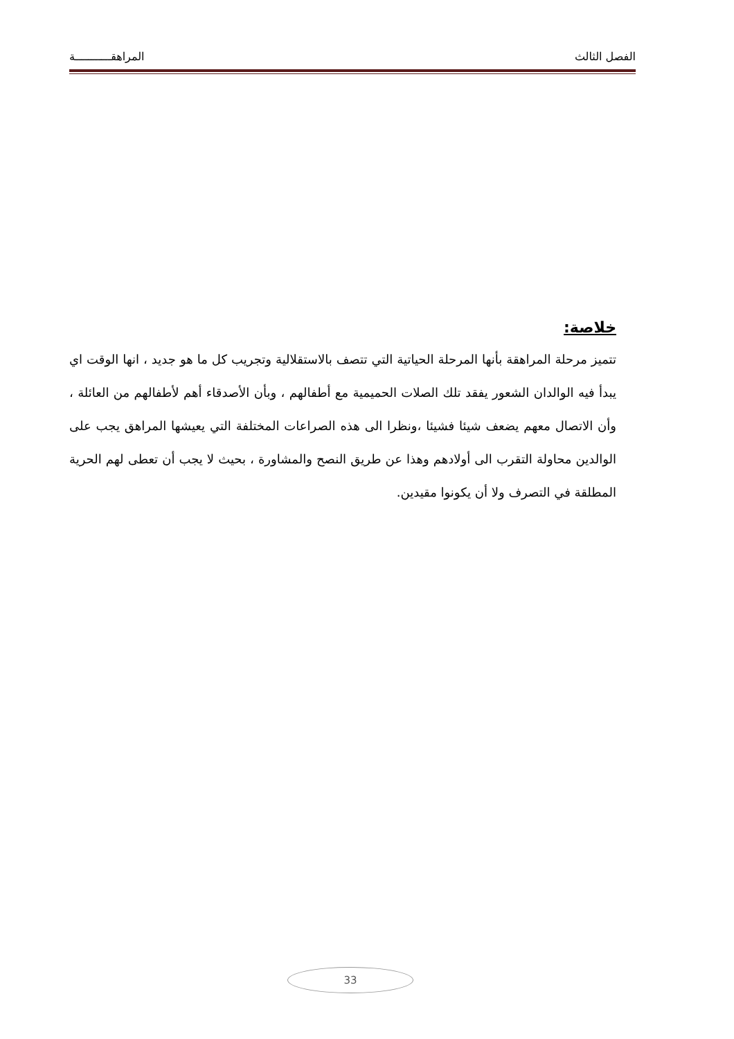الفصل الثالث المراهقـــــــــــة
خلاصة:
تتميز مرحلة المراهقة بأنها المرحلة الحياتية التي تتصف بالاستقلالية وتجريب كل ما هو جديد ، انها الوقت اي يبدأ فيه الوالدان الشعور يفقد تلك الصلات الحميمية مع أطفالهم ، وبأن الأصدقاء أهم لأطفالهم من العائلة ، وأن الاتصال معهم يضعف شيئا فشيئا ،ونظرا الى هذه الصراعات المختلفة التي يعيشها المراهق يجب على الوالدين محاولة التقرب الى أولادهم وهذا عن طريق النصح والمشاورة ، بحيث لا يجب أن تعطى لهم الحرية المطلقة في التصرف ولا أن يكونوا مقيدين.
33